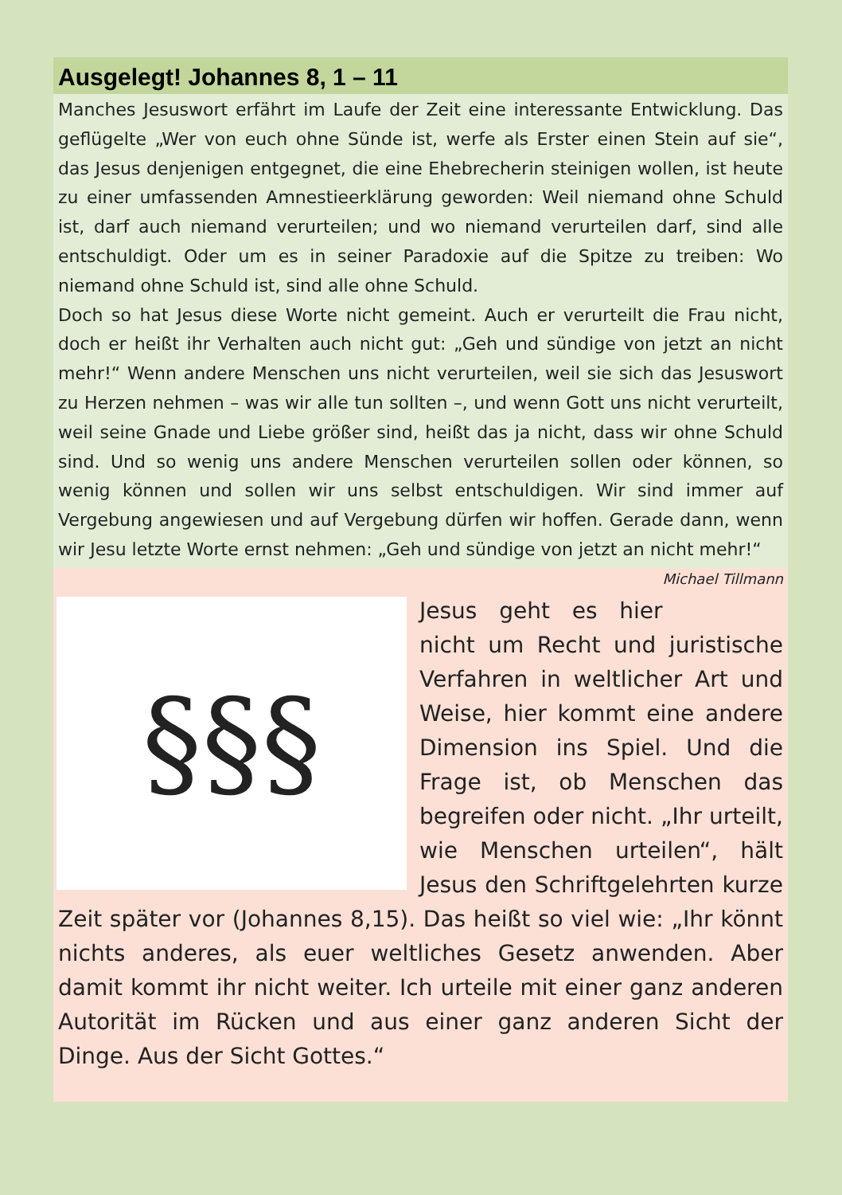Ausgelegt! Johannes 8, 1 – 11
Manches Jesuswort erfährt im Laufe der Zeit eine interessante Entwicklung. Das geflügelte „Wer von euch ohne Sünde ist, werfe als Erster einen Stein auf sie“, das Jesus denjenigen entgegnet, die eine Ehebrecherin steinigen wollen, ist heute zu einer umfassenden Amnestieerklärung geworden: Weil niemand ohne Schuld ist, darf auch niemand verurteilen; und wo niemand verurteilen darf, sind alle entschuldigt. Oder um es in seiner Paradoxie auf die Spitze zu treiben: Wo niemand ohne Schuld ist, sind alle ohne Schuld.
Doch so hat Jesus diese Worte nicht gemeint. Auch er verurteilt die Frau nicht, doch er heißt ihr Verhalten auch nicht gut: „Geh und sündige von jetzt an nicht mehr!“ Wenn andere Menschen uns nicht verurteilen, weil sie sich das Jesuswort zu Herzen nehmen – was wir alle tun sollten –, und wenn Gott uns nicht verurteilt, weil seine Gnade und Liebe größer sind, heißt das ja nicht, dass wir ohne Schuld sind. Und so wenig uns andere Menschen verurteilen sollen oder können, so wenig können und sollen wir uns selbst entschuldigen. Wir sind immer auf Vergebung angewiesen und auf Vergebung dürfen wir hoffen. Gerade dann, wenn wir Jesu letzte Worte ernst nehmen: „Geh und sündige von jetzt an nicht mehr!“ Michael Tillmann
§§§
Jesus geht es hier nicht um Recht und juristische Verfahren in weltlicher Art und Weise, hier kommt eine andere Dimension ins Spiel. Und die Frage ist, ob Menschen das begreifen oder nicht. „Ihr urteilt, wie Menschen urteilen“, hält Jesus den Schriftgelehrten kurze Zeit später vor (Johannes 8,15). Das heißt so viel wie: „Ihr könnt nichts anderes, als euer weltliches Gesetz anwenden. Aber damit kommt ihr nicht weiter. Ich urteile mit einer ganz anderen Autorität im Rücken und aus einer ganz anderen Sicht der Dinge. Aus der Sicht Gottes.“